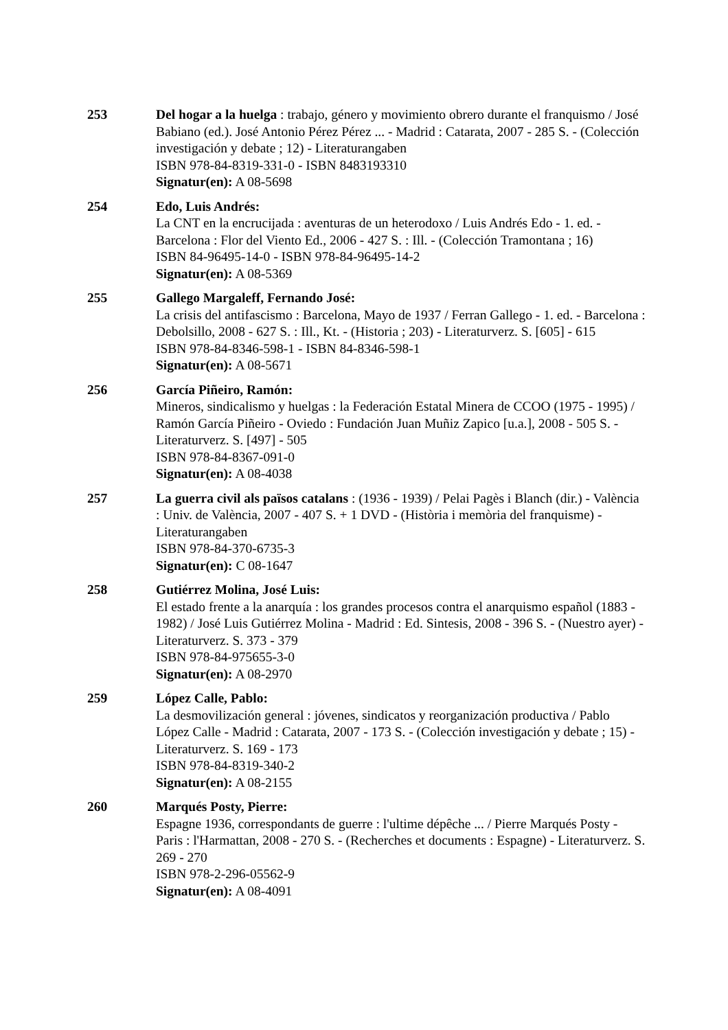253 Del hogar a la huelga : trabajo, género y movimiento obrero durante el franquismo / José Babiano (ed.). José Antonio Pérez Pérez ... - Madrid : Catarata, 2007 - 285 S. - (Colección investigación y debate ; 12) - Literaturangaben
ISBN 978-84-8319-331-0 - ISBN 8483193310
Signatur(en): A 08-5698
254 Edo, Luis Andrés:
La CNT en la encrucijada : aventuras de un heterodoxo / Luis Andrés Edo - 1. ed. - Barcelona : Flor del Viento Ed., 2006 - 427 S. : Ill. - (Colección Tramontana ; 16)
ISBN 84-96495-14-0 - ISBN 978-84-96495-14-2
Signatur(en): A 08-5369
255 Gallego Margaleff, Fernando José:
La crisis del antifascismo : Barcelona, Mayo de 1937 / Ferran Gallego - 1. ed. - Barcelona : Debolsillo, 2008 - 627 S. : Ill., Kt. - (Historia ; 203) - Literaturverz. S. [605] - 615
ISBN 978-84-8346-598-1 - ISBN 84-8346-598-1
Signatur(en): A 08-5671
256 García Piñeiro, Ramón:
Mineros, sindicalismo y huelgas : la Federación Estatal Minera de CCOO (1975 - 1995) / Ramón García Piñeiro - Oviedo : Fundación Juan Muñiz Zapico [u.a.], 2008 - 505 S. - Literaturverz. S. [497] - 505
ISBN 978-84-8367-091-0
Signatur(en): A 08-4038
257 La guerra civil als països catalans : (1936 - 1939) / Pelai Pagès i Blanch (dir.) - València : Univ. de València, 2007 - 407 S. + 1 DVD - (Història i memòria del franquisme) - Literaturangaben
ISBN 978-84-370-6735-3
Signatur(en): C 08-1647
258 Gutiérrez Molina, José Luis:
El estado frente a la anarquía : los grandes procesos contra el anarquismo español (1883 - 1982) / José Luis Gutiérrez Molina - Madrid : Ed. Sintesis, 2008 - 396 S. - (Nuestro ayer) - Literaturverz. S. 373 - 379
ISBN 978-84-975655-3-0
Signatur(en): A 08-2970
259 López Calle, Pablo:
La desmovilización general : jóvenes, sindicatos y reorganización productiva / Pablo López Calle - Madrid : Catarata, 2007 - 173 S. - (Colección investigación y debate ; 15) - Literaturverz. S. 169 - 173
ISBN 978-84-8319-340-2
Signatur(en): A 08-2155
260 Marqués Posty, Pierre:
Espagne 1936, correspondants de guerre : l'ultime dépêche ... / Pierre Marqués Posty - Paris : l'Harmattan, 2008 - 270 S. - (Recherches et documents : Espagne) - Literaturverz. S. 269 - 270
ISBN 978-2-296-05562-9
Signatur(en): A 08-4091